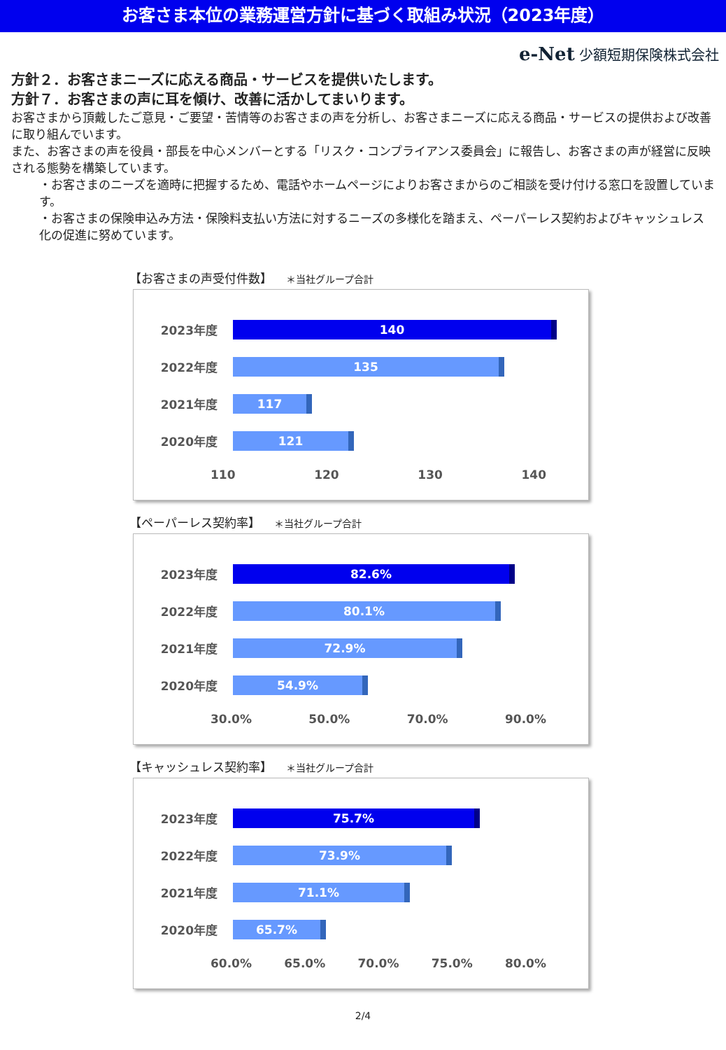お客さま本位の業務運営方針に基づく取組み状況（2023年度）
e-Net 少額短期保険株式会社
方針２．お客さまニーズに応える商品・サービスを提供いたします。
方針７．お客さまの声に耳を傾け、改善に活かしてまいります。
お客さまから頂戴したご意見・ご要望・苦情等のお客さまの声を分析し、お客さまニーズに応える商品・サービスの提供および改善に取り組んでいます。
また、お客さまの声を役員・部長を中心メンバーとする「リスク・コンプライアンス委員会」に報告し、お客さまの声が経営に反映される態勢を構築しています。
・お客さまのニーズを適時に把握するため、電話やホームページによりお客さまからのご相談を受け付ける窓口を設置しています。
・お客さまの保険申込み方法・保険料支払い方法に対するニーズの多様化を踏まえ、ペーパーレス契約およびキャッシュレス化の促進に努めています。
【お客さまの声受付件数】 ＊当社グループ合計
2023年度
140
2022年度
135
2021年度
117
2020年度
121
110 120 130 140
【ペーパーレス契約率】 ＊当社グループ合計
2023年度
82.6%
2022年度
80.1%
2021年度
72.9%
2020年度
54.9%
30.0% 50.0% 70.0% 90.0%
【キャッシュレス契約率】 ＊当社グループ合計
2023年度
75.7%
2022年度
73.9%
2021年度
71.1%
2020年度
65.7%
60.0% 65.0% 70.0% 75.0% 80.0%
2/4